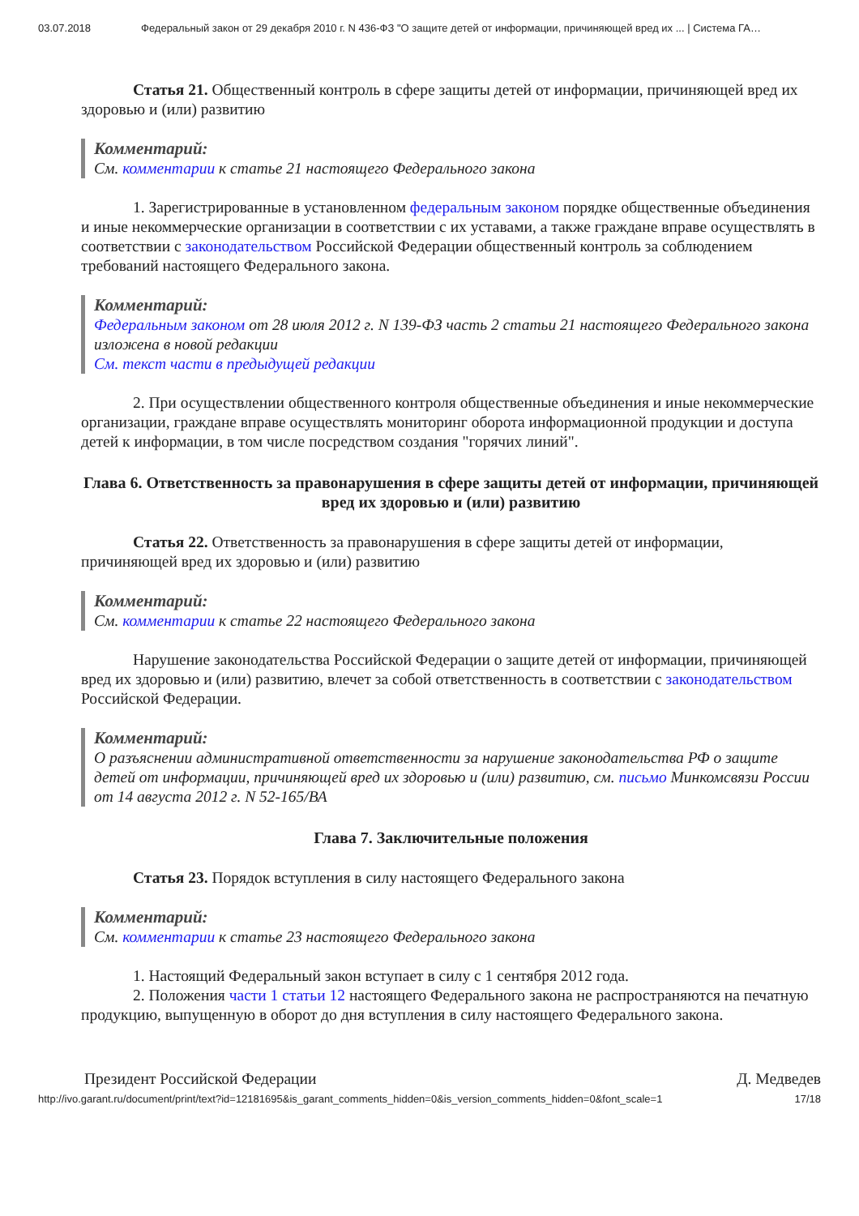03.07.2018 Федеральный закон от 29 декабря 2010 г. N 436-ФЗ "О защите детей от информации, причиняющей вред их ... | Система ГА…
Статья 21. Общественный контроль в сфере защиты детей от информации, причиняющей вред их здоровью и (или) развитию
Комментарий:
См. комментарии к статье 21 настоящего Федерального закона
1. Зарегистрированные в установленном федеральным законом порядке общественные объединения и иные некоммерческие организации в соответствии с их уставами, а также граждане вправе осуществлять в соответствии с законодательством Российской Федерации общественный контроль за соблюдением требований настоящего Федерального закона.
Комментарий:
Федеральным законом от 28 июля 2012 г. N 139-ФЗ часть 2 статьи 21 настоящего Федерального закона изложена в новой редакции
См. текст части в предыдущей редакции
2. При осуществлении общественного контроля общественные объединения и иные некоммерческие организации, граждане вправе осуществлять мониторинг оборота информационной продукции и доступа детей к информации, в том числе посредством создания "горячих линий".
Глава 6. Ответственность за правонарушения в сфере защиты детей от информации, причиняющей вред их здоровью и (или) развитию
Статья 22. Ответственность за правонарушения в сфере защиты детей от информации, причиняющей вред их здоровью и (или) развитию
Комментарий:
См. комментарии к статье 22 настоящего Федерального закона
Нарушение законодательства Российской Федерации о защите детей от информации, причиняющей вред их здоровью и (или) развитию, влечет за собой ответственность в соответствии с законодательством Российской Федерации.
Комментарий:
О разъяснении административной ответственности за нарушение законодательства РФ о защите детей от информации, причиняющей вред их здоровью и (или) развитию, см. письмо Минкомсвязи России от 14 августа 2012 г. N 52-165/ВА
Глава 7. Заключительные положения
Статья 23. Порядок вступления в силу настоящего Федерального закона
Комментарий:
См. комментарии к статье 23 настоящего Федерального закона
1. Настоящий Федеральный закон вступает в силу с 1 сентября 2012 года.
2. Положения части 1 статьи 12 настоящего Федерального закона не распространяются на печатную продукцию, выпущенную в оборот до дня вступления в силу настоящего Федерального закона.
Президент Российской Федерации Д. Медведев
http://ivo.garant.ru/document/print/text?id=12181695&is_garant_comments_hidden=0&is_version_comments_hidden=0&font_scale=1 17/18